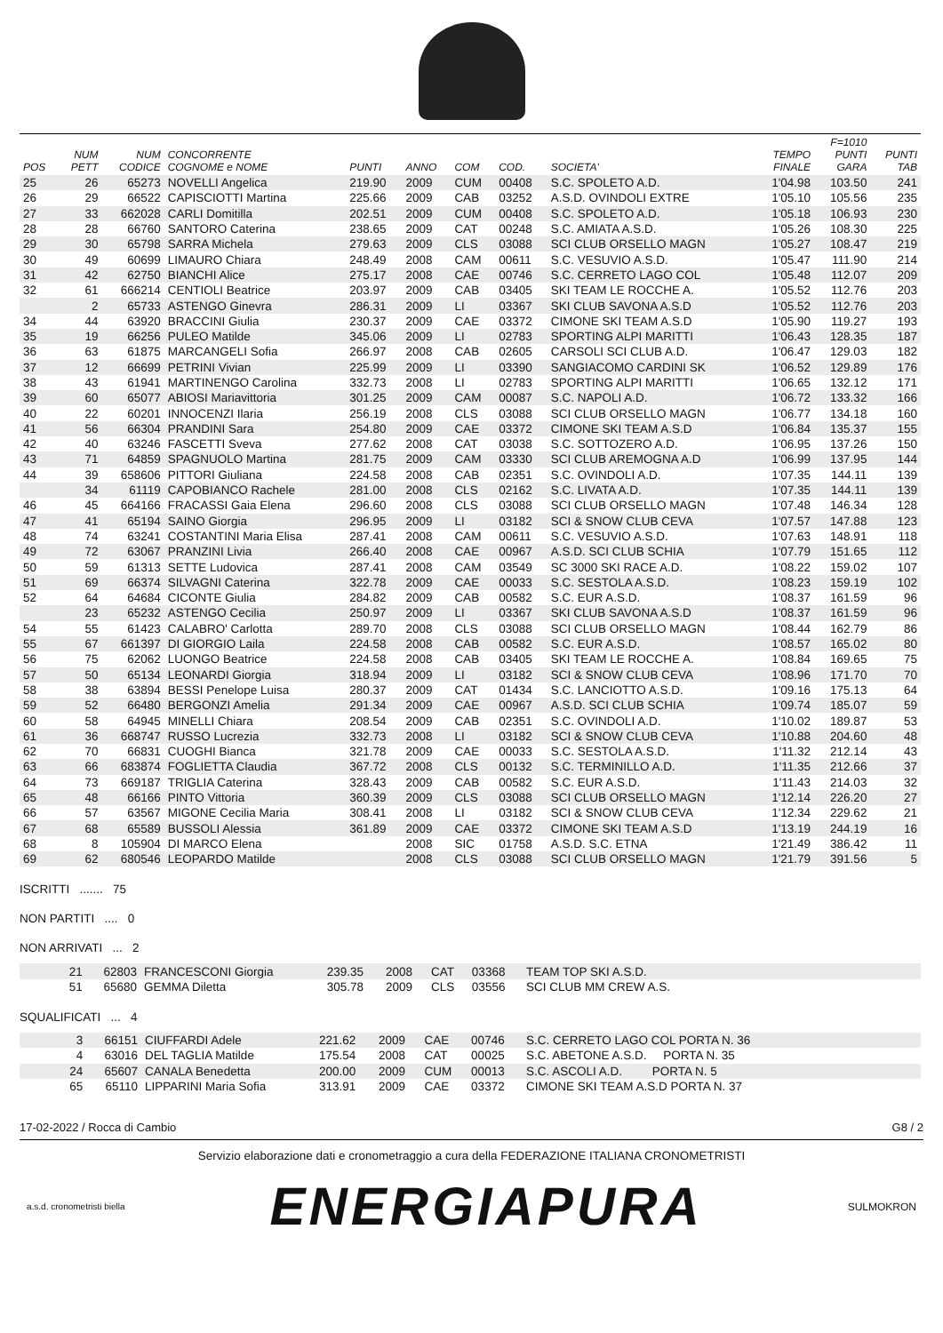| POS | NUM PETT | NUM CODICE | CONCORRENTE COGNOME e NOME | PUNTI | ANNO | COM | COD. | SOCIETA' | TEMPO FINALE | F=1010 PUNTI GARA | PUNTI TAB |
| --- | --- | --- | --- | --- | --- | --- | --- | --- | --- | --- | --- |
| 25 | 26 | 65273 | NOVELLI Angelica | 219.90 | 2009 | CUM | 00408 | S.C. SPOLETO A.D. | 1'04.98 | 103.50 | 241 |
| 26 | 29 | 66522 | CAPISCIOTTI Martina | 225.66 | 2009 | CAB | 03252 | A.S.D. OVINDOLI EXTRE | 1'05.10 | 105.56 | 235 |
| 27 | 33 | 662028 | CARLI Domitilla | 202.51 | 2009 | CUM | 00408 | S.C. SPOLETO A.D. | 1'05.18 | 106.93 | 230 |
| 28 | 28 | 66760 | SANTORO Caterina | 238.65 | 2009 | CAT | 00248 | S.C. AMIATA A.S.D. | 1'05.26 | 108.30 | 225 |
| 29 | 30 | 65798 | SARRA Michela | 279.63 | 2009 | CLS | 03088 | SCI CLUB ORSELLO MAGN | 1'05.27 | 108.47 | 219 |
| 30 | 49 | 60699 | LIMAURO Chiara | 248.49 | 2008 | CAM | 00611 | S.C. VESUVIO A.S.D. | 1'05.47 | 111.90 | 214 |
| 31 | 42 | 62750 | BIANCHI Alice | 275.17 | 2008 | CAE | 00746 | S.C. CERRETO LAGO COL | 1'05.48 | 112.07 | 209 |
| 32 | 61 | 666214 | CENTIOLI Beatrice | 203.97 | 2009 | CAB | 03405 | SKI TEAM LE ROCCHE A. | 1'05.52 | 112.76 | 203 |
| | 2 | 65733 | ASTENGO Ginevra | 286.31 | 2009 | LI | 03367 | SKI CLUB SAVONA A.S.D | 1'05.52 | 112.76 | 203 |
| 34 | 44 | 63920 | BRACCINI Giulia | 230.37 | 2009 | CAE | 03372 | CIMONE SKI TEAM A.S.D | 1'05.90 | 119.27 | 193 |
| 35 | 19 | 66256 | PULEO Matilde | 345.06 | 2009 | LI | 02783 | SPORTING ALPI MARITTI | 1'06.43 | 128.35 | 187 |
| 36 | 63 | 61875 | MARCANGELI Sofia | 266.97 | 2008 | CAB | 02605 | CARSOLI SCI CLUB A.D. | 1'06.47 | 129.03 | 182 |
| 37 | 12 | 66699 | PETRINI Vivian | 225.99 | 2009 | LI | 03390 | SANGIACOMO CARDINI SK | 1'06.52 | 129.89 | 176 |
| 38 | 43 | 61941 | MARTINENGO Carolina | 332.73 | 2008 | LI | 02783 | SPORTING ALPI MARITTI | 1'06.65 | 132.12 | 171 |
| 39 | 60 | 65077 | ABIOSI Mariavittoria | 301.25 | 2009 | CAM | 00087 | S.C. NAPOLI A.D. | 1'06.72 | 133.32 | 166 |
| 40 | 22 | 60201 | INNOCENZI Ilaria | 256.19 | 2008 | CLS | 03088 | SCI CLUB ORSELLO MAGN | 1'06.77 | 134.18 | 160 |
| 41 | 56 | 66304 | PRANDINI Sara | 254.80 | 2009 | CAE | 03372 | CIMONE SKI TEAM A.S.D | 1'06.84 | 135.37 | 155 |
| 42 | 40 | 63246 | FASCETTI Sveva | 277.62 | 2008 | CAT | 03038 | S.C. SOTTOZERO A.D. | 1'06.95 | 137.26 | 150 |
| 43 | 71 | 64859 | SPAGNUOLO Martina | 281.75 | 2009 | CAM | 03330 | SCI CLUB AREMOGNA A.D | 1'06.99 | 137.95 | 144 |
| 44 | 39 | 658606 | PITTORI Giuliana | 224.58 | 2008 | CAB | 02351 | S.C. OVINDOLI A.D. | 1'07.35 | 144.11 | 139 |
| | 34 | 61119 | CAPOBIANCO Rachele | 281.00 | 2008 | CLS | 02162 | S.C. LIVATA A.D. | 1'07.35 | 144.11 | 139 |
| 46 | 45 | 664166 | FRACASSI Gaia Elena | 296.60 | 2008 | CLS | 03088 | SCI CLUB ORSELLO MAGN | 1'07.48 | 146.34 | 128 |
| 47 | 41 | 65194 | SAINO Giorgia | 296.95 | 2009 | LI | 03182 | SCI & SNOW CLUB CEVA | 1'07.57 | 147.88 | 123 |
| 48 | 74 | 63241 | COSTANTINI Maria Elisa | 287.41 | 2008 | CAM | 00611 | S.C. VESUVIO A.S.D. | 1'07.63 | 148.91 | 118 |
| 49 | 72 | 63067 | PRANZINI Livia | 266.40 | 2008 | CAE | 00967 | A.S.D. SCI CLUB SCHIA | 1'07.79 | 151.65 | 112 |
| 50 | 59 | 61313 | SETTE Ludovica | 287.41 | 2008 | CAM | 03549 | SC 3000 SKI RACE A.D. | 1'08.22 | 159.02 | 107 |
| 51 | 69 | 66374 | SILVAGNI Caterina | 322.78 | 2009 | CAE | 00033 | S.C. SESTOLA A.S.D. | 1'08.23 | 159.19 | 102 |
| 52 | 64 | 64684 | CICONTE Giulia | 284.82 | 2009 | CAB | 00582 | S.C. EUR A.S.D. | 1'08.37 | 161.59 | 96 |
| | 23 | 65232 | ASTENGO Cecilia | 250.97 | 2009 | LI | 03367 | SKI CLUB SAVONA A.S.D | 1'08.37 | 161.59 | 96 |
| 54 | 55 | 61423 | CALABRO' Carlotta | 289.70 | 2008 | CLS | 03088 | SCI CLUB ORSELLO MAGN | 1'08.44 | 162.79 | 86 |
| 55 | 67 | 661397 | DI GIORGIO Laila | 224.58 | 2008 | CAB | 00582 | S.C. EUR A.S.D. | 1'08.57 | 165.02 | 80 |
| 56 | 75 | 62062 | LUONGO Beatrice | 224.58 | 2008 | CAB | 03405 | SKI TEAM LE ROCCHE A. | 1'08.84 | 169.65 | 75 |
| 57 | 50 | 65134 | LEONARDI Giorgia | 318.94 | 2009 | LI | 03182 | SCI & SNOW CLUB CEVA | 1'08.96 | 171.70 | 70 |
| 58 | 38 | 63894 | BESSI Penelope Luisa | 280.37 | 2009 | CAT | 01434 | S.C. LANCIOTTO A.S.D. | 1'09.16 | 175.13 | 64 |
| 59 | 52 | 66480 | BERGONZI Amelia | 291.34 | 2009 | CAE | 00967 | A.S.D. SCI CLUB SCHIA | 1'09.74 | 185.07 | 59 |
| 60 | 58 | 64945 | MINELLI Chiara | 208.54 | 2009 | CAB | 02351 | S.C. OVINDOLI A.D. | 1'10.02 | 189.87 | 53 |
| 61 | 36 | 668747 | RUSSO Lucrezia | 332.73 | 2008 | LI | 03182 | SCI & SNOW CLUB CEVA | 1'10.88 | 204.60 | 48 |
| 62 | 70 | 66831 | CUOGHI Bianca | 321.78 | 2009 | CAE | 00033 | S.C. SESTOLA A.S.D. | 1'11.32 | 212.14 | 43 |
| 63 | 66 | 683874 | FOGLIETTA Claudia | 367.72 | 2008 | CLS | 00132 | S.C. TERMINILLO A.D. | 1'11.35 | 212.66 | 37 |
| 64 | 73 | 669187 | TRIGLIA Caterina | 328.43 | 2009 | CAB | 00582 | S.C. EUR A.S.D. | 1'11.43 | 214.03 | 32 |
| 65 | 48 | 66166 | PINTO Vittoria | 360.39 | 2009 | CLS | 03088 | SCI CLUB ORSELLO MAGN | 1'12.14 | 226.20 | 27 |
| 66 | 57 | 63567 | MIGONE Cecilia Maria | 308.41 | 2008 | LI | 03182 | SCI & SNOW CLUB CEVA | 1'12.34 | 229.62 | 21 |
| 67 | 68 | 65589 | BUSSOLI Alessia | 361.89 | 2009 | CAE | 03372 | CIMONE SKI TEAM A.S.D | 1'13.19 | 244.19 | 16 |
| 68 | 8 | 105904 | DI MARCO Elena | | 2008 | SIC | 01758 | A.S.D. S.C. ETNA | 1'21.49 | 386.42 | 11 |
| 69 | 62 | 680546 | LEOPARDO Matilde | | 2008 | CLS | 03088 | SCI CLUB ORSELLO MAGN | 1'21.79 | 391.56 | 5 |
ISCRITTI ....... 75
NON PARTITI .... 0
NON ARRIVATI ... 2
| | 21 | 62803 | FRANCESCONI Giorgia | 239.35 | 2008 | CAT | 03368 | TEAM TOP SKI A.S.D. |
| | 51 | 65680 | GEMMA Diletta | 305.78 | 2009 | CLS | 03556 | SCI CLUB MM CREW A.S. |
SQUALIFICATI ... 4
| | 3 | 66151 | CIUFFARDI Adele | 221.62 | 2009 | CAE | 00746 | S.C. CERRETO LAGO COL PORTA N. 36 |
| | 4 | 63016 | DEL TAGLIA Matilde | 175.54 | 2008 | CAT | 00025 | S.C. ABETONE A.S.D. PORTA N. 35 |
| | 24 | 65607 | CANALA Benedetta | 200.00 | 2009 | CUM | 00013 | S.C. ASCOLI A.D. PORTA N. 5 |
| | 65 | 65110 | LIPPARINI Maria Sofia | 313.91 | 2009 | CAE | 03372 | CIMONE SKI TEAM A.S.D PORTA N. 37 |
17-02-2022 / Rocca di Cambio G8 / 2
Servizio elaborazione dati e cronometraggio a cura della FEDERAZIONE ITALIANA CRONOMETRISTI
a.s.d. cronometristi biella ENERGIAPURA SULMOKRON